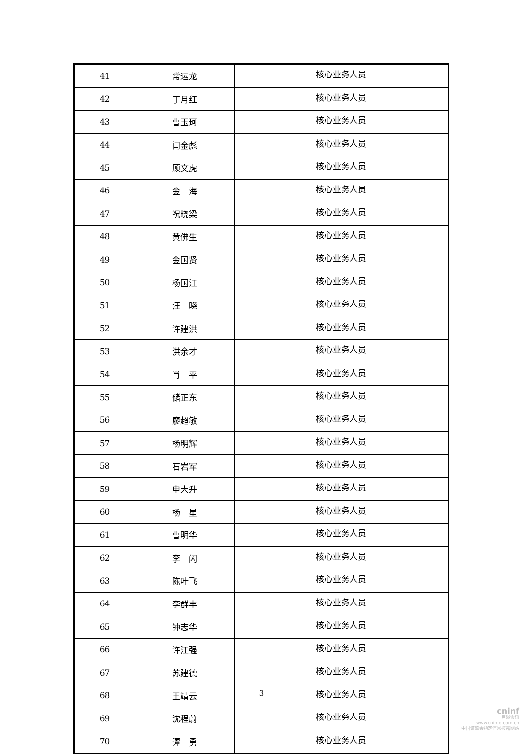| 41 | 常运龙 | 核心业务人员 |
| 42 | 丁月红 | 核心业务人员 |
| 43 | 曹玉珂 | 核心业务人员 |
| 44 | 闫金彪 | 核心业务人员 |
| 45 | 顾文虎 | 核心业务人员 |
| 46 | 金 海 | 核心业务人员 |
| 47 | 祝晓梁 | 核心业务人员 |
| 48 | 黄佛生 | 核心业务人员 |
| 49 | 金国贤 | 核心业务人员 |
| 50 | 杨国江 | 核心业务人员 |
| 51 | 汪 晓 | 核心业务人员 |
| 52 | 许建洪 | 核心业务人员 |
| 53 | 洪余才 | 核心业务人员 |
| 54 | 肖 平 | 核心业务人员 |
| 55 | 储正东 | 核心业务人员 |
| 56 | 廖超敏 | 核心业务人员 |
| 57 | 杨明辉 | 核心业务人员 |
| 58 | 石岩军 | 核心业务人员 |
| 59 | 申大升 | 核心业务人员 |
| 60 | 杨 星 | 核心业务人员 |
| 61 | 曹明华 | 核心业务人员 |
| 62 | 李 闪 | 核心业务人员 |
| 63 | 陈叶飞 | 核心业务人员 |
| 64 | 李群丰 | 核心业务人员 |
| 65 | 钟志华 | 核心业务人员 |
| 66 | 许江强 | 核心业务人员 |
| 67 | 苏建德 | 核心业务人员 |
| 68 | 王靖云 | 核心业务人员 |
| 69 | 沈程蔚 | 核心业务人员 |
| 70 | 谭 勇 | 核心业务人员 |
3
cninf
巨潮资讯
www.cninfo.com.cn
中国证监会指定信息披露网站